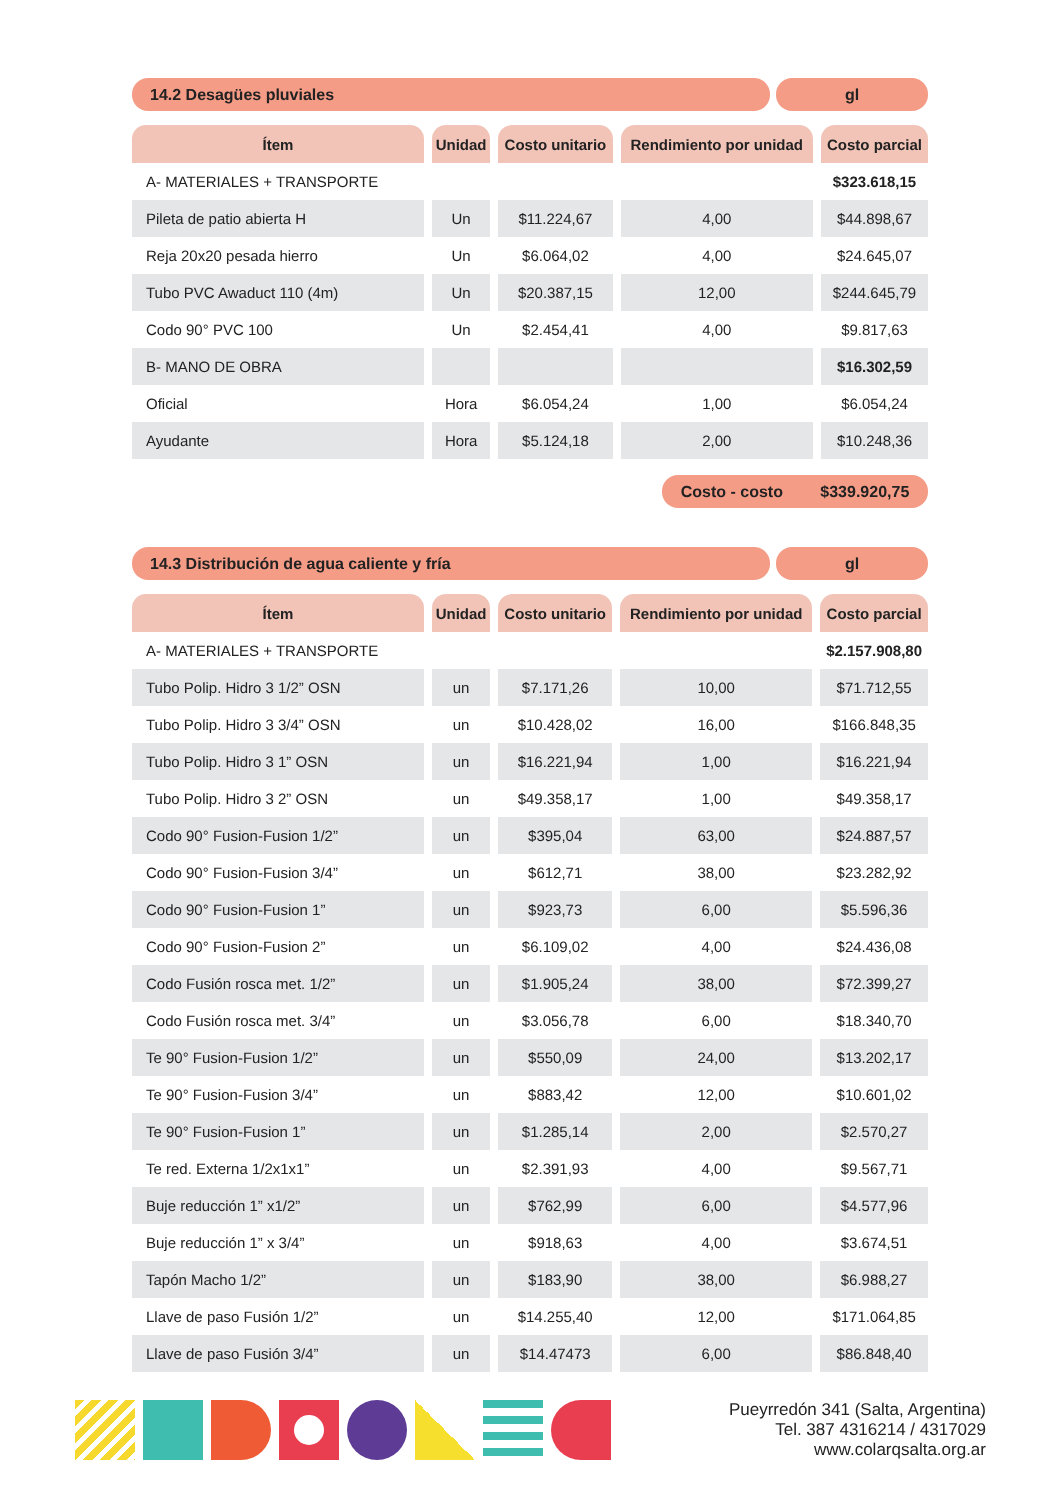14.2 Desagües pluviales gl
| Ítem | Unidad | Costo unitario | Rendimiento por unidad | Costo parcial |
| --- | --- | --- | --- | --- |
| A- MATERIALES + TRANSPORTE | | | | $323.618,15 |
| Pileta de patio abierta H | Un | $11.224,67 | 4,00 | $44.898,67 |
| Reja 20x20 pesada hierro | Un | $6.064,02 | 4,00 | $24.645,07 |
| Tubo PVC Awaduct 110 (4m) | Un | $20.387,15 | 12,00 | $244.645,79 |
| Codo 90° PVC 100 | Un | $2.454,41 | 4,00 | $9.817,63 |
| B- MANO DE OBRA | | | | $16.302,59 |
| Oficial | Hora | $6.054,24 | 1,00 | $6.054,24 |
| Ayudante | Hora | $5.124,18 | 2,00 | $10.248,36 |
Costo - costo $339.920,75
14.3 Distribución de agua caliente y fría
gl
| Ítem | Unidad | Costo unitario | Rendimiento por unidad | Costo parcial |
| --- | --- | --- | --- | --- |
| A- MATERIALES + TRANSPORTE | | | | $2.157.908,80 |
| Tubo Polip. Hidro 3 1/2” OSN | un | $7.171,26 | 10,00 | $71.712,55 |
| Tubo Polip. Hidro 3 3/4” OSN | un | $10.428,02 | 16,00 | $166.848,35 |
| Tubo Polip. Hidro 3 1” OSN | un | $16.221,94 | 1,00 | $16.221,94 |
| Tubo Polip. Hidro 3 2” OSN | un | $49.358,17 | 1,00 | $49.358,17 |
| Codo 90° Fusion-Fusion 1/2” | un | $395,04 | 63,00 | $24.887,57 |
| Codo 90° Fusion-Fusion 3/4” | un | $612,71 | 38,00 | $23.282,92 |
| Codo 90° Fusion-Fusion 1” | un | $923,73 | 6,00 | $5.596,36 |
| Codo 90° Fusion-Fusion 2” | un | $6.109,02 | 4,00 | $24.436,08 |
| Codo Fusión rosca met. 1/2” | un | $1.905,24 | 38,00 | $72.399,27 |
| Codo Fusión rosca met. 3/4” | un | $3.056,78 | 6,00 | $18.340,70 |
| Te 90° Fusion-Fusion 1/2” | un | $550,09 | 24,00 | $13.202,17 |
| Te 90° Fusion-Fusion 3/4” | un | $883,42 | 12,00 | $10.601,02 |
| Te 90° Fusion-Fusion 1” | un | $1.285,14 | 2,00 | $2.570,27 |
| Te red. Externa 1/2x1x1” | un | $2.391,93 | 4,00 | $9.567,71 |
| Buje reducción 1” x1/2” | un | $762,99 | 6,00 | $4.577,96 |
| Buje reducción 1” x 3/4” | un | $918,63 | 4,00 | $3.674,51 |
| Tapón Macho 1/2” | un | $183,90 | 38,00 | $6.988,27 |
| Llave de paso Fusión 1/2” | un | $14.255,40 | 12,00 | $171.064,85 |
| Llave de paso Fusión 3/4” | un | $14.47473 | 6,00 | $86.848,40 |
Pueyrredón 341 (Salta, Argentina)
Tel. 387 4316214 / 4317029
www.colarqsalta.org.ar